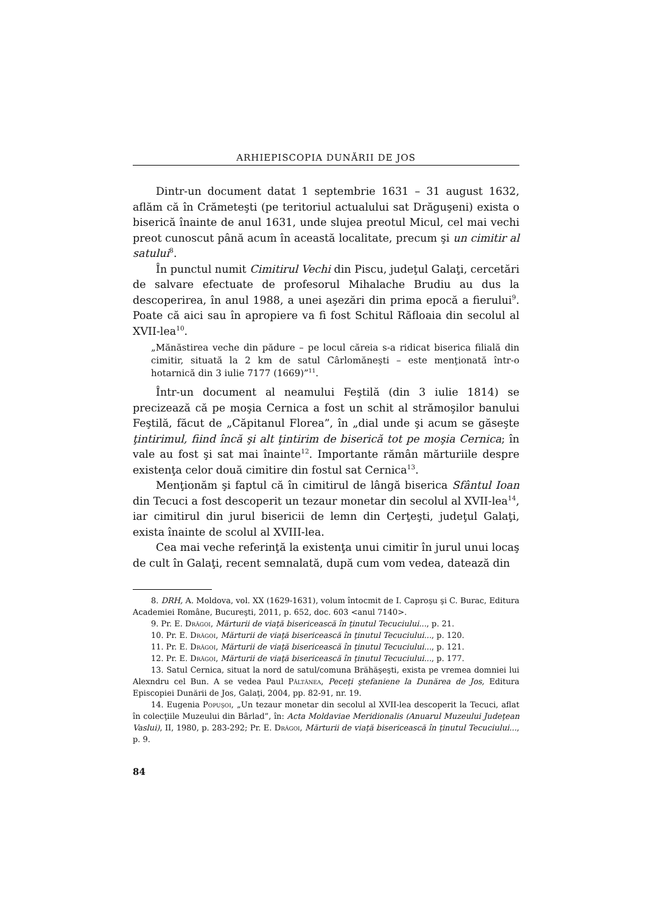ARHIEPISCOPIA DUNĂRII DE JOS
Dintr-un document datat 1 septembrie 1631 – 31 august 1632, aflăm că în Crămeteşti (pe teritoriul actualului sat Drăguşeni) exista o biserică înainte de anul 1631, unde slujea preotul Micul, cel mai vechi preot cunoscut până acum în această localitate, precum şi un cimitir al satului<sup>8</sup>.
În punctul numit Cimitirul Vechi din Piscu, judeţul Galaţi, cercetări de salvare efectuate de profesorul Mihalache Brudiu au dus la descoperirea, în anul 1988, a unei aşezări din prima epocă a fierului<sup>9</sup>. Poate că aici sau în apropiere va fi fost Schitul Răfloaia din secolul al XVII-lea<sup>10</sup>.
„Mănăstirea veche din pădure – pe locul căreia s-a ridicat biserica filială din cimitir, situată la 2 km de satul Cârlomăneşti – este menţionată într-o hotarnică din 3 iulie 7177 (1669)”<sup>11</sup>.
Într-un document al neamului Feştilă (din 3 iulie 1814) se precizează că pe moşia Cernica a fost un schit al strămoşilor banului Feştilă, făcut de „Căpitanul Florea”, în „dial unde şi acum se găseşte ţintirimul, fiind încă şi alt ţintirim de biserică tot pe moşia Cernica; în vale au fost şi sat mai înainte<sup>12</sup>. Importante rămân mărturiile despre existenţa celor două cimitire din fostul sat Cernica<sup>13</sup>.
Menţionăm şi faptul că în cimitirul de lângă biserica Sfântul Ioan din Tecuci a fost descoperit un tezaur monetar din secolul al XVII-lea<sup>14</sup>, iar cimitirul din jurul bisericii de lemn din Cerţeşti, judeţul Galaţi, exista înainte de scolul al XVIII-lea.
Cea mai veche referinţă la existenţa unui cimitir în jurul unui locaş de cult în Galaţi, recent semnalată, după cum vom vedea, datează din
8. DRH, A. Moldova, vol. XX (1629-1631), volum întocmit de I. Caproşu şi C. Burac, Editura Academiei Române, Bucureşti, 2011, p. 652, doc. 603 <anul 7140>.
9. Pr. E. Drăgoi, Mărturii de viaţă bisericească în ţinutul Tecuciului..., p. 21.
10. Pr. E. Drăgoi, Mărturii de viaţă bisericească în ţinutul Tecuciului..., p. 120.
11. Pr. E. Drăgoi, Mărturii de viaţă bisericească în ţinutul Tecuciului..., p. 121.
12. Pr. E. Drăgoi, Mărturii de viaţă bisericească în ţinutul Tecuciului..., p. 177.
13. Satul Cernica, situat la nord de satul/comuna Brăhăşeşti, exista pe vremea domniei lui Alexndru cel Bun. A se vedea Paul Păltănea, Peceţi ştefaniene la Dunărea de Jos, Editura Episcopiei Dunării de Jos, Galaţi, 2004, pp. 82-91, nr. 19.
14. Eugenia Popuşoi, „Un tezaur monetar din secolul al XVII-lea descoperit la Tecuci, aflat în colecţiile Muzeului din Bârlad”, în: Acta Moldaviae Meridionalis (Anuarul Muzeului Judeţean Vaslui), II, 1980, p. 283-292; Pr. E. Drăgoi, Mărturii de viaţă bisericească în ţinutul Tecuciului..., p. 9.
84